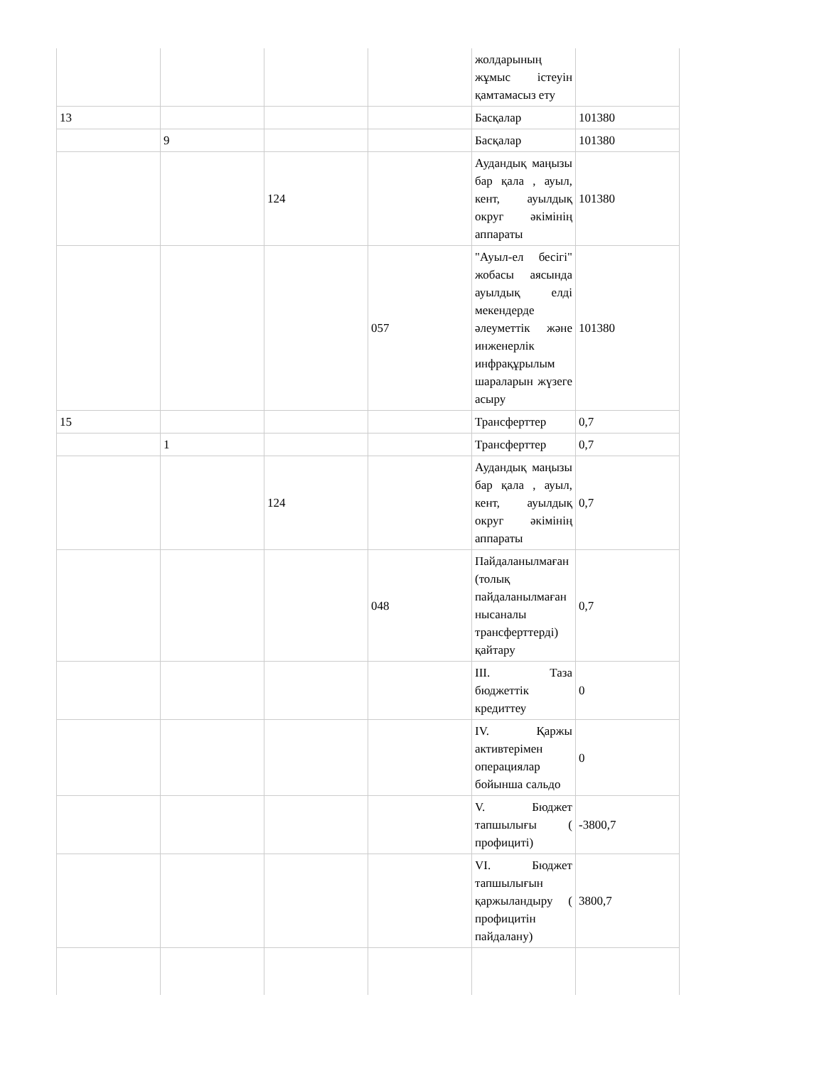| | | | | жолдарының жұмыс істеуін қамтамасыз ету | |
| 13 | | | | Басқалар | 101380 |
| | 9 | | | Басқалар | 101380 |
| | | 124 | | Аудандық маңызы бар қала , ауыл, кент, ауылдық округ әкімінің аппараты | 101380 |
| | | | 057 | "Ауыл-ел бесігі" жобасы аясында ауылдық елді мекендерде әлеуметтік және инженерлік инфрақұрылым шараларын жүзеге асыру | 101380 |
| 15 | | | | Трансферттер | 0,7 |
| | 1 | | | Трансферттер | 0,7 |
| | | 124 | | Аудандық маңызы бар қала , ауыл, кент, ауылдық округ әкімінің аппараты | 0,7 |
| | | | 048 | Пайдаланылмаған (толық пайдаланылмаған нысаналы трансферттерді) қайтару | 0,7 |
| | | | | III. Таза бюджеттік кредиттеу | 0 |
| | | | | IV. Қаржы активтерімен операциялар бойынша сальдо | 0 |
| | | | | V. Бюджет тапшылығы ( профициті) | -3800,7 |
| | | | | VI. Бюджет тапшылығын қаржыландыру ( профицитін пайдалану) | 3800,7 |